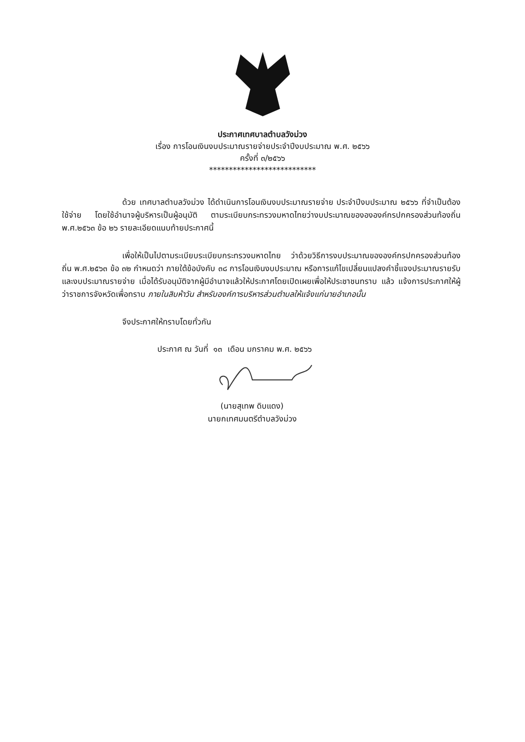ประกาศเทศบาลตำบลวังม่วง
เรื่อง การโอนเงินงบประมาณรายจ่ายประจำปีงบประมาณ พ.ศ. ๒๕๖๖
ครั้งที่ ๓/๒๕๖๖
***************************
ด้วย เทศบาลตำบลวังม่วง ได้ดำเนินการโอนเงินงบประมาณรายจ่าย ประจำปีงบประมาณ ๒๕๖๖ ที่จำเป็นต้องใช้จ่าย โดยใช้อำนาจผู้บริหารเป็นผู้อนุมัติ ตามระเบียบกระทรวงมหาดไทยว่างบประมาณของององค์กรปกครองส่วนท้องถิ่น พ.ศ.๒๕๖๓ ข้อ ๒๖ รายละเอียดแนบท้ายประกาศนี้
เพื่อให้เป็นไปตามระเบียบระเบียบกระทรวงมหาดไทย ว่าด้วยวิธีการงบประมาณขององค์กรปกครองส่วนท้องถิ่น พ.ศ.๒๕๖๓ ข้อ ๓๒ กำหนดว่า ภายใต้ข้อบังคับ ๓๘ การโอนเงินงบประมาณ หรือการแก้ไขเปลี่ยนแปลงคำชี้แจงประมาณรายรับและงบประมาณรายจ่าย เมื่อได้รับอนุมัติจากผู้มีอำนาจแล้วให้ประกาศโดยเปิดเผยเพื่อให้ประชาชนทราบ แล้ว แจ้งการประกาศให้ผู้ว่าราชการจังหวัดเพื่อทราบ ภายในสิบห้าวัน สำหรับองค์การบริหารส่วนตำบลให้แจ้งแก่นายอำเภอนั้น
จึงประกาศให้ทราบโดยทั่วกัน
ประกาศ ณ วันที่ ๑๓ เดือน มกราคม พ.ศ. ๒๕๖๖
(นายสุเทพ ดิบแดง)
นายกเทศมนตรีตำบลวังม่วง